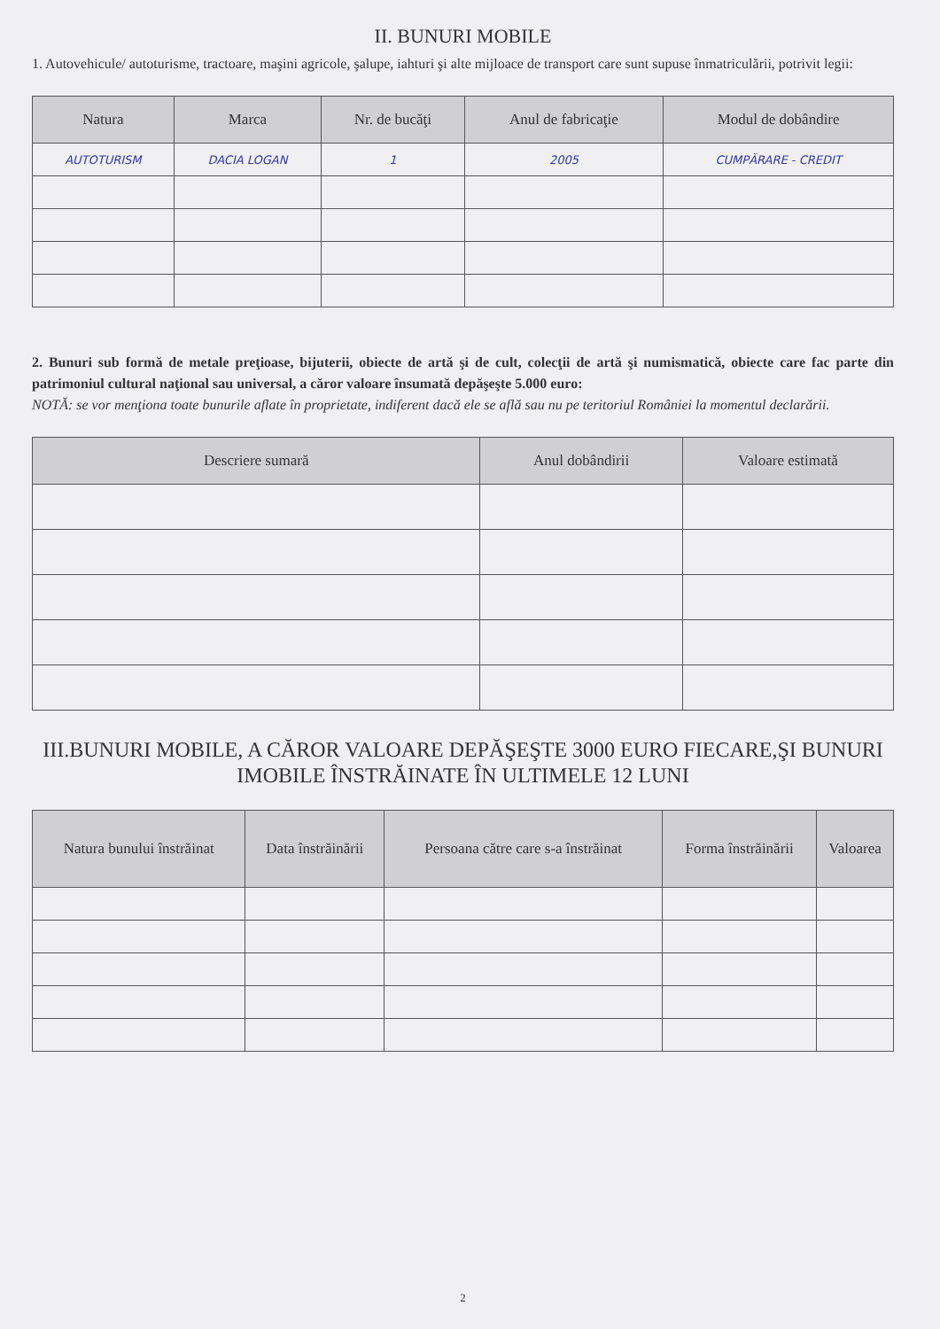II. BUNURI MOBILE
1. Autovehicule/ autoturisme, tractoare, maşini agricole, şalupe, iahturi şi alte mijloace de transport care sunt supuse înmatriculării, potrivit legii:
| Natura | Marca | Nr. de bucăţi | Anul de fabricaţie | Modul de dobândire |
| --- | --- | --- | --- | --- |
| AUTOTURISM | DACIA LOGAN | 1 | 2005 | CUMPĂRARE - CREDIT |
2. Bunuri sub formă de metale preţioase, bijuterii, obiecte de artă şi de cult, colecţii de artă şi numismatică, obiecte care fac parte din patrimoniul cultural naţional sau universal, a căror valoare însumată depăşeşte 5.000 euro:
NOTĂ: se vor menţiona toate bunurile aflate în proprietate, indiferent dacă ele se află sau nu pe teritoriul României la momentul declarării.
| Descriere sumară | Anul dobândirii | Valoare estimată |
| --- | --- | --- |
III.BUNURI MOBILE, A CĂROR VALOARE DEPĂŞEŞTE 3000 EURO FIECARE,ŞI BUNURI IMOBILE ÎNSTRĂINATE ÎN ULTIMELE 12 LUNI
| Natura bunului înstrăinat | Data înstrăinării | Persoana către care s-a înstrăinat | Forma înstrăinării | Valoarea |
| --- | --- | --- | --- | --- |
2